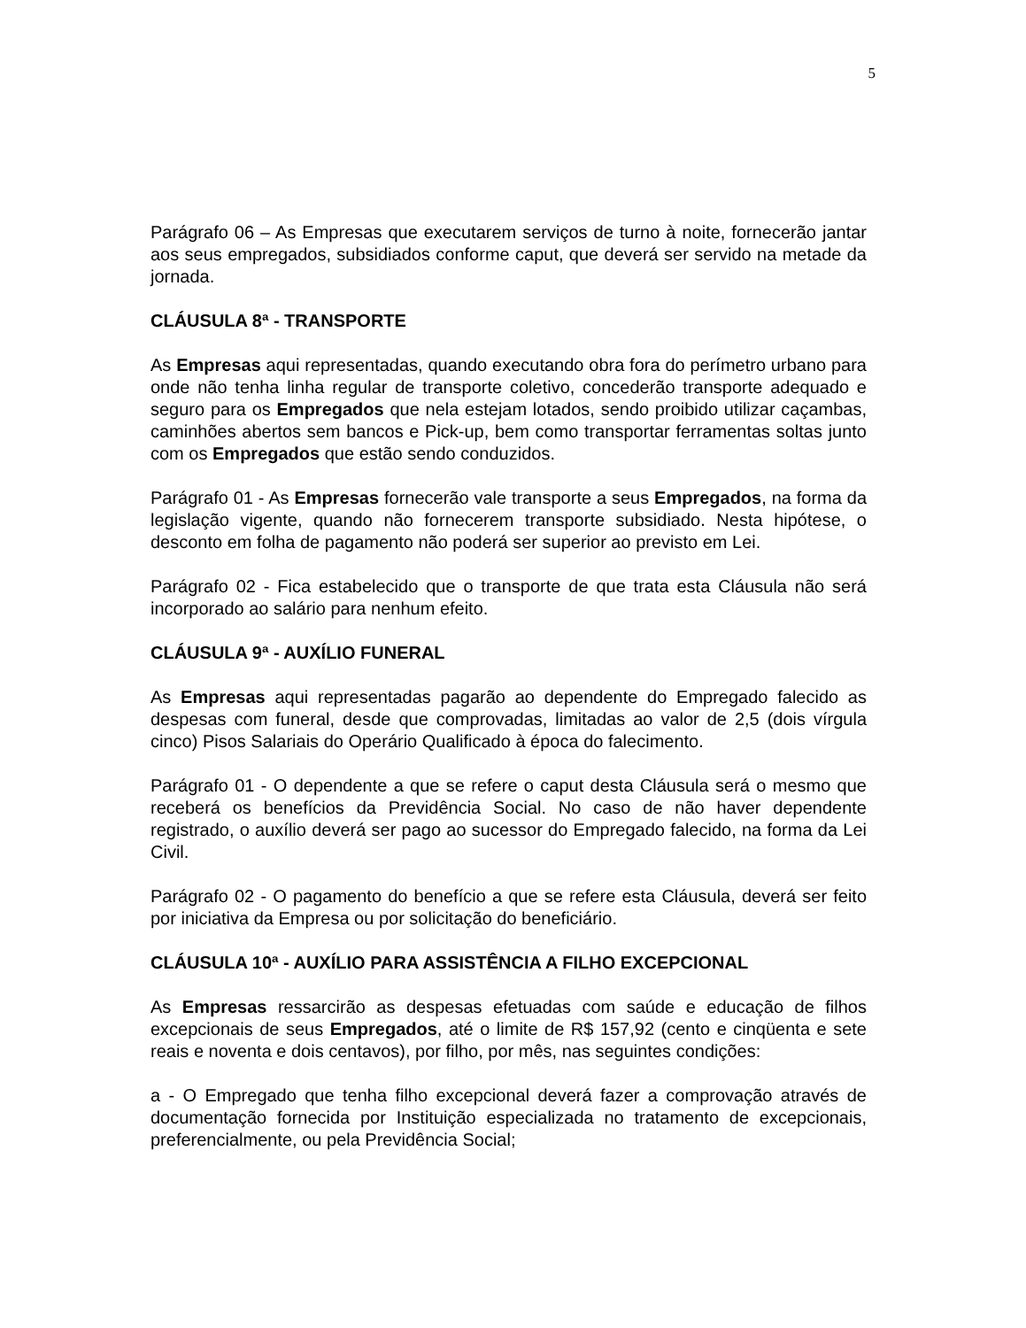5
Parágrafo 06 – As Empresas que executarem serviços de turno à noite, fornecerão jantar aos seus empregados, subsidiados conforme caput, que deverá ser servido na metade da jornada.
CLÁUSULA 8ª - TRANSPORTE
As Empresas aqui representadas, quando executando obra fora do perímetro urbano para onde não tenha linha regular de transporte coletivo, concederão transporte adequado e seguro para os Empregados que nela estejam lotados, sendo proibido utilizar caçambas, caminhões abertos sem bancos e Pick-up, bem como transportar ferramentas soltas junto com os Empregados que estão sendo conduzidos.
Parágrafo 01 - As Empresas fornecerão vale transporte a seus Empregados, na forma da legislação vigente, quando não fornecerem transporte subsidiado. Nesta hipótese, o desconto em folha de pagamento não poderá ser superior ao previsto em Lei.
Parágrafo 02 - Fica estabelecido que o transporte de que trata esta Cláusula não será incorporado ao salário para nenhum efeito.
CLÁUSULA 9ª - AUXÍLIO FUNERAL
As Empresas aqui representadas pagarão ao dependente do Empregado falecido as despesas com funeral, desde que comprovadas, limitadas ao valor de 2,5 (dois vírgula cinco) Pisos Salariais do Operário Qualificado à época do falecimento.
Parágrafo 01 - O dependente a que se refere o caput desta Cláusula será o mesmo que receberá os benefícios da Previdência Social. No caso de não haver dependente registrado, o auxílio deverá ser pago ao sucessor do Empregado falecido, na forma da Lei Civil.
Parágrafo 02 - O pagamento do benefício a que se refere esta Cláusula, deverá ser feito por iniciativa da Empresa ou por solicitação do beneficiário.
CLÁUSULA 10ª - AUXÍLIO PARA ASSISTÊNCIA A FILHO EXCEPCIONAL
As Empresas ressarcirão as despesas efetuadas com saúde e educação de filhos excepcionais de seus Empregados, até o limite de R$ 157,92 (cento e cinqüenta e sete reais e noventa e dois centavos), por filho, por mês, nas seguintes condições:
a - O Empregado que tenha filho excepcional deverá fazer a comprovação através de documentação fornecida por Instituição especializada no tratamento de excepcionais, preferencialmente, ou pela Previdência Social;